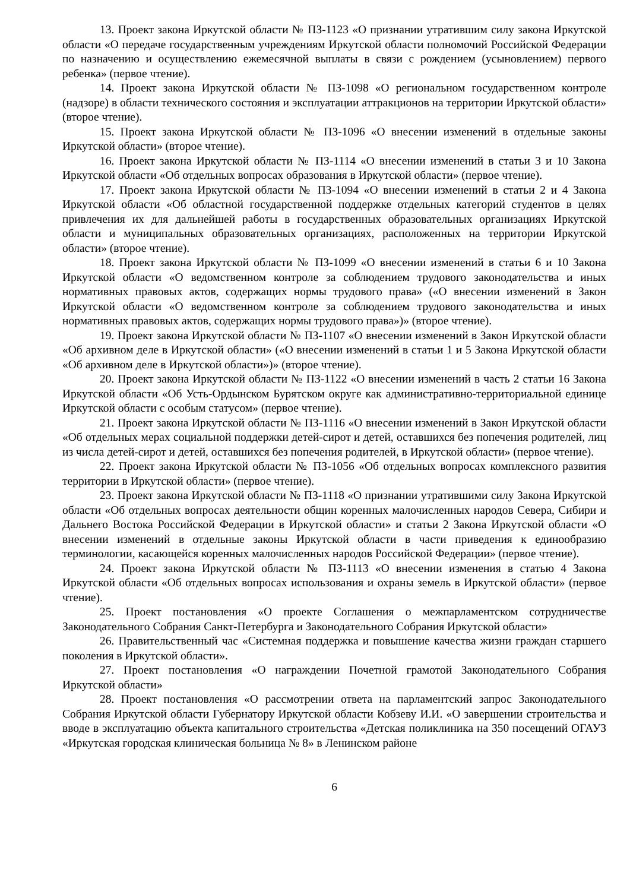13. Проект закона Иркутской области № ПЗ-1123 «О признании утратившим силу закона Иркутской области «О передаче государственным учреждениям Иркутской области полномочий Российской Федерации по назначению и осуществлению ежемесячной выплаты в связи с рождением (усыновлением) первого ребенка» (первое чтение).
14. Проект закона Иркутской области № ПЗ-1098 «О региональном государственном контроле (надзоре) в области технического состояния и эксплуатации аттракционов на территории Иркутской области» (второе чтение).
15. Проект закона Иркутской области № ПЗ-1096 «О внесении изменений в отдельные законы Иркутской области» (второе чтение).
16. Проект закона Иркутской области № ПЗ-1114 «О внесении изменений в статьи 3 и 10 Закона Иркутской области «Об отдельных вопросах образования в Иркутской области» (первое чтение).
17. Проект закона Иркутской области № ПЗ-1094 «О внесении изменений в статьи 2 и 4 Закона Иркутской области «Об областной государственной поддержке отдельных категорий студентов в целях привлечения их для дальнейшей работы в государственных образовательных организациях Иркутской области и муниципальных образовательных организациях, расположенных на территории Иркутской области» (второе чтение).
18. Проект закона Иркутской области № ПЗ-1099 «О внесении изменений в статьи 6 и 10 Закона Иркутской области «О ведомственном контроле за соблюдением трудового законодательства и иных нормативных правовых актов, содержащих нормы трудового права» («О внесении изменений в Закон Иркутской области «О ведомственном контроле за соблюдением трудового законодательства и иных нормативных правовых актов, содержащих нормы трудового права»)» (второе чтение).
19. Проект закона Иркутской области № ПЗ-1107 «О внесении изменений в Закон Иркутской области «Об архивном деле в Иркутской области» («О внесении изменений в статьи 1 и 5 Закона Иркутской области «Об архивном деле в Иркутской области»)» (второе чтение).
20. Проект закона Иркутской области № ПЗ-1122 «О внесении изменений в часть 2 статьи 16 Закона Иркутской области «Об Усть-Ордынском Бурятском округе как административно-территориальной единице Иркутской области с особым статусом» (первое чтение).
21. Проект закона Иркутской области № ПЗ-1116 «О внесении изменений в Закон Иркутской области «Об отдельных мерах социальной поддержки детей-сирот и детей, оставшихся без попечения родителей, лиц из числа детей-сирот и детей, оставшихся без попечения родителей, в Иркутской области» (первое чтение).
22. Проект закона Иркутской области № ПЗ-1056 «Об отдельных вопросах комплексного развития территории в Иркутской области» (первое чтение).
23. Проект закона Иркутской области № ПЗ-1118 «О признании утратившими силу Закона Иркутской области «Об отдельных вопросах деятельности общин коренных малочисленных народов Севера, Сибири и Дальнего Востока Российской Федерации в Иркутской области» и статьи 2 Закона Иркутской области «О внесении изменений в отдельные законы Иркутской области в части приведения к единообразию терминологии, касающейся коренных малочисленных народов Российской Федерации» (первое чтение).
24. Проект закона Иркутской области № ПЗ-1113 «О внесении изменения в статью 4 Закона Иркутской области «Об отдельных вопросах использования и охраны земель в Иркутской области» (первое чтение).
25. Проект постановления «О проекте Соглашения о межпарламентском сотрудничестве Законодательного Собрания Санкт-Петербурга и Законодательного Собрания Иркутской области»
26. Правительственный час «Системная поддержка и повышение качества жизни граждан старшего поколения в Иркутской области».
27. Проект постановления «О награждении Почетной грамотой Законодательного Собрания Иркутской области»
28. Проект постановления «О рассмотрении ответа на парламентский запрос Законодательного Собрания Иркутской области Губернатору Иркутской области Кобзеву И.И. «О завершении строительства и вводе в эксплуатацию объекта капитального строительства «Детская поликлиника на 350 посещений ОГАУЗ «Иркутская городская клиническая больница № 8» в Ленинском районе
6